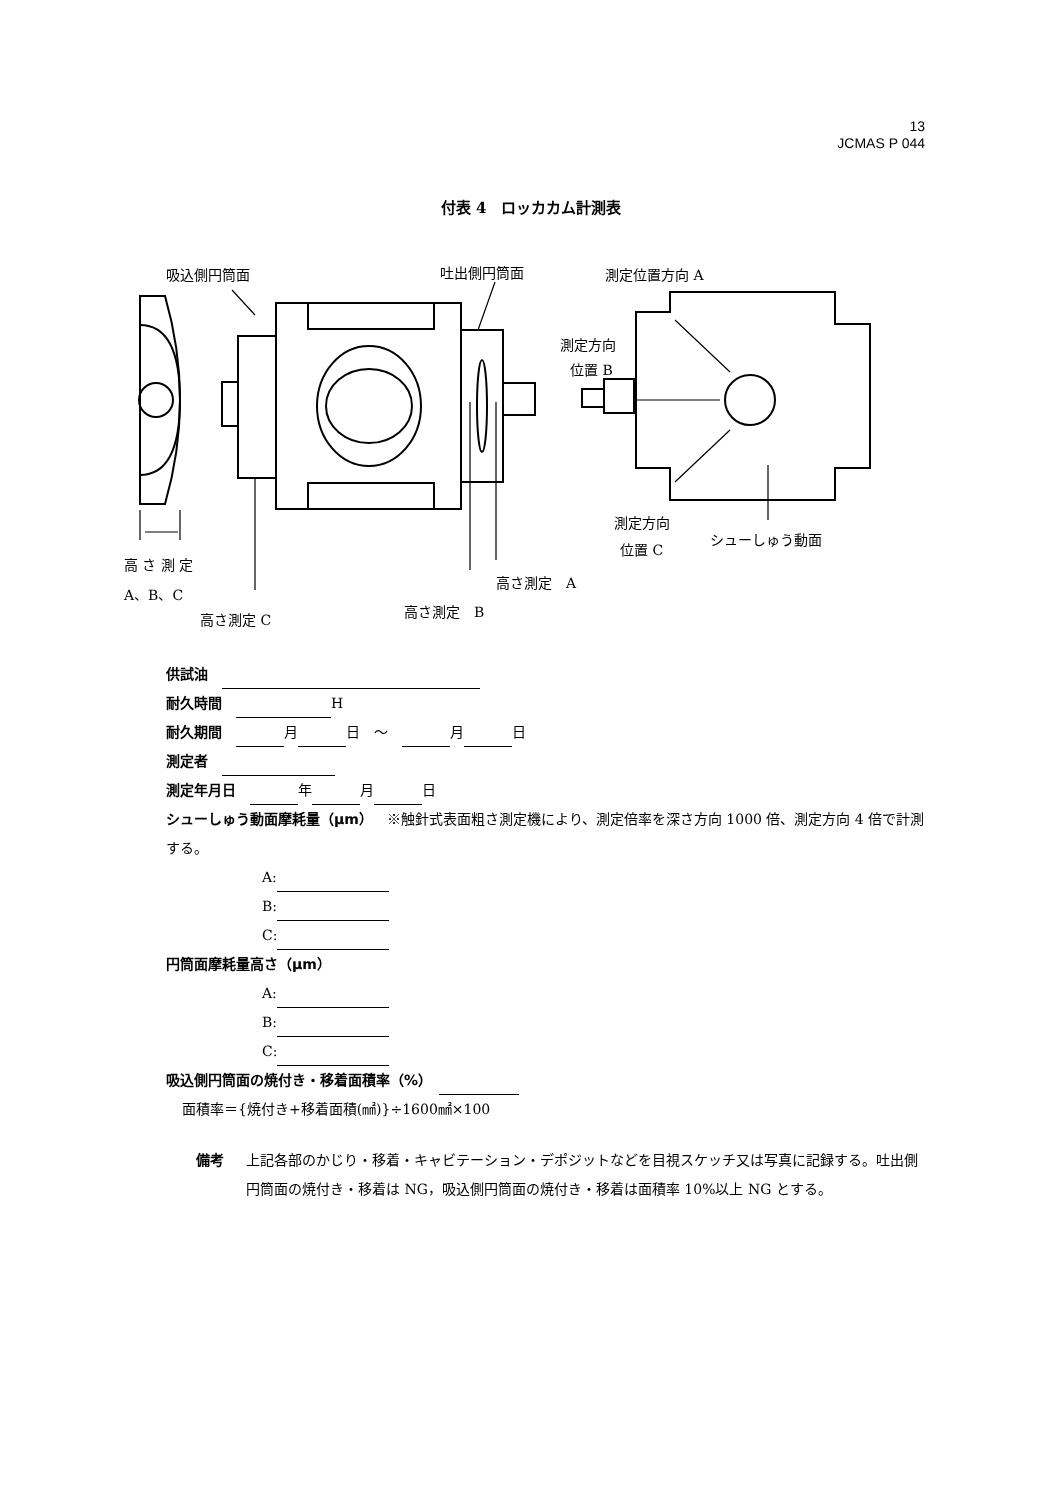13
JCMAS P 044
付表 4　ロッカカム計測表
吸込側円筒面
吐出側円筒面
測定位置方向 A
測定方向
位置 B
測定方向
位置 C
シューしゅう動面
高 さ 測 定
A、B、C
高さ測定 C
高さ測定　B
高さ測定　A
供試油　
耐久時間　 H
耐久期間　 月 日　～　 月 日
測定者　
測定年月日　 年 月 日
シューしゅう動面摩耗量（μm）　※触針式表面粗さ測定機により、測定倍率を深さ方向 1000 倍、測定方向 4 倍で計測する。
A:
B:
C:
円筒面摩耗量高さ（μm）
A:
B:
C:
吸込側円筒面の焼付き・移着面積率（%）　
面積率＝{焼付き+移着面積(㎟)}÷1600㎟×100
備考 上記各部のかじり・移着・キャビテーション・デポジットなどを目視スケッチ又は写真に記録する。吐出側円筒面の焼付き・移着は NG，吸込側円筒面の焼付き・移着は面積率 10%以上 NG とする。